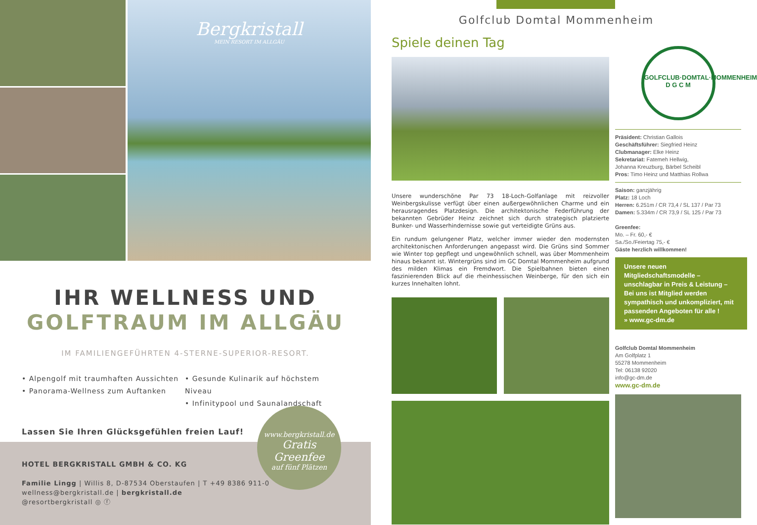Bergkristall
MEIN RESORT IM ALLGÄU
IHR WELLNESS UND
GOLFTRAUM IM ALLGÄU
IM FAMILIENGEFÜHRTEN 4-STERNE-SUPERIOR-RESORT.
• Alpengolf mit traumhaften Aussichten
• Panorama-Wellness zum Auftanken
• Gesunde Kulinarik auf höchstem Niveau
• Infinitypool und Saunalandschaft
Lassen Sie Ihren Glücksgefühlen freien Lauf!
HOTEL BERGKRISTALL GMBH & CO. KG
Familie Lingg | Willis 8, D-87534 Oberstaufen | T +49 8386 911-0
wellness@bergkristall.de | bergkristall.de
@resortbergkristall ◎ ⓕ
www.bergkristall.de
Gratis Greenfee
auf fünf Plätzen
Golfclub Domtal Mommenheim
Spiele deinen Tag
Unsere wunderschöne Par 73 18-Loch-Golfanlage mit reizvoller Weinbergskulisse verfügt über einen außergewöhnlichen Charme und ein herausragendes Platzdesign. Die architektonische Federführung der bekannten Gebrüder Heinz zeichnet sich durch strategisch platzierte Bunker- und Wasserhindernisse sowie gut verteidigte Grüns aus.
Ein rundum gelungener Platz, welcher immer wieder den modernsten architektonischen Anforderungen angepasst wird. Die Grüns sind Sommer wie Winter top gepflegt und ungewöhnlich schnell, was über Mommenheim hinaus bekannt ist. Wintergrüns sind im GC Domtal Mommenheim aufgrund des milden Klimas ein Fremdwort. Die Spielbahnen bieten einen faszinierenden Blick auf die rheinhessischen Weinberge, für den sich ein kurzes Innehalten lohnt.
GOLFCLUB·DOMTAL·MOMMENHEIM
D G C M
Präsident: Christian Gallois
Geschäftsführer: Siegfried Heinz
Clubmanager: Elke Heinz
Sekretariat: Fatemeh Hellwig,
Johanna Kreuzburg, Bärbel Scheibl
Pros: Timo Heinz und Matthias Rollwa
Saison: ganzjährig
Platz: 18 Loch
Herren: 6.251m / CR 73,4 / SL 137 / Par 73
Damen: 5.334m / CR 73,9 / SL 125 / Par 73
Greenfee:
Mo. – Fr. 60,- €
Sa./So./Feiertag 75,- €
Gäste herzlich willkommen!
Unsere neuen Mitgliedschaftsmodelle – unschlagbar in Preis & Leistung –
Bei uns ist Mitglied werden sympathisch und unkompliziert, mit passenden Angeboten für alle !
» www.gc-dm.de
Golfclub Domtal Mommenheim
Am Golfplatz 1
55278 Mommenheim
Tel: 06138 92020
info@gc-dm.de
www.gc-dm.de